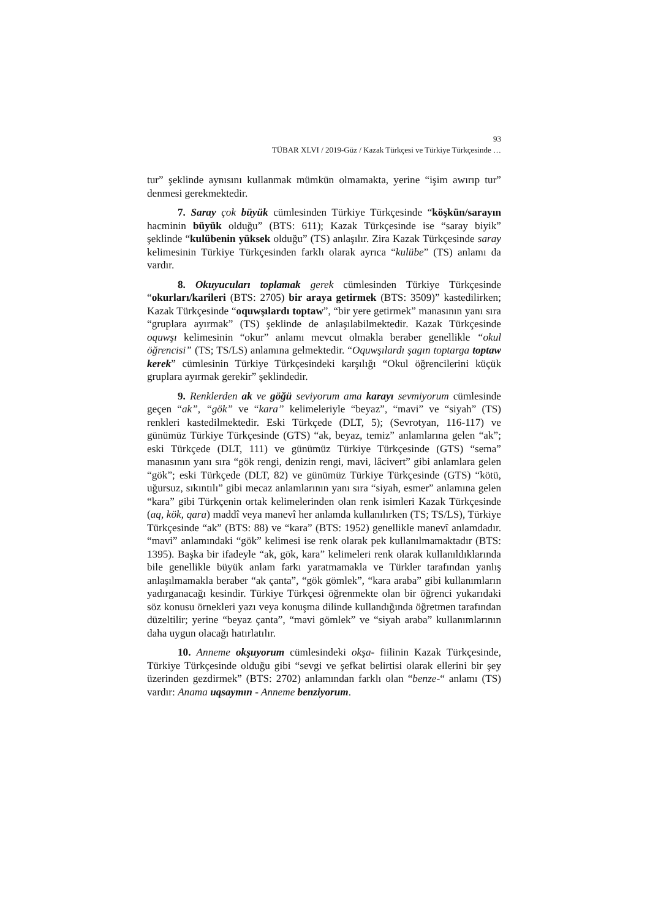93
TÜBAR XLVI / 2019-Güz / Kazak Türkçesi ve Türkiye Türkçesinde …
tur” şeklinde aynısını kullanmak mümkün olmamakta, yerine “işim awırıp tur” denmesi gerekmektedir.
7. Saray çok büyük cümlesinden Türkiye Türkçesinde “köşkün/sarayın hacminin büyük olduğu” (BTS: 611); Kazak Türkçesinde ise “saray biyik” şeklinde “kulübenin yüksek olduğu” (TS) anlaşılır. Zira Kazak Türkçesinde saray kelimesinin Türkiye Türkçesinden farklı olarak ayrıca “kulübe” (TS) anlamı da vardır.
8. Okuyucuları toplamak gerek cümlesinden Türkiye Türkçesinde “okurları/karileri (BTS: 2705) bir araya getirmek (BTS: 3509)” kastedilirken; Kazak Türkçesinde “oquwşılardı toptaw”, “bir yere getirmek” manasının yanı sıra “gruplara ayırmak” (TS) şeklinde de anlaşılabilmektedir. Kazak Türkçesinde oquwşı kelimesinin “okur” anlamı mevcut olmakla beraber genellikle “okul öğrencisi” (TS; TS/LS) anlamına gelmektedir. “Oquwşılardı şagın toptarga toptaw kerek” cümlesinin Türkiye Türkçesindeki karşılığı “Okul öğrencilerini küçük gruplara ayırmak gerekir” şeklindedir.
9. Renklerden ak ve göğü seviyorum ama karayı sevmiyorum cümlesinde geçen “ak”, “gök” ve “kara” kelimeleriyle “beyaz”, “mavi” ve “siyah” (TS) renkleri kastedilmektedir. Eski Türkçede (DLT, 5); (Sevrotyan, 116-117) ve günümüz Türkiye Türkçesinde (GTS) “ak, beyaz, temiz” anlamlarına gelen “ak”; eski Türkçede (DLT, 111) ve günümüz Türkiye Türkçesinde (GTS) “sema” manasının yanı sıra “gök rengi, denizin rengi, mavi, lâcivert” gibi anlamlara gelen “gök”; eski Türkçede (DLT, 82) ve günümüz Türkiye Türkçesinde (GTS) “kötü, uğursuz, sıkıntılı” gibi mecaz anlamlarının yanı sıra “siyah, esmer” anlamına gelen “kara” gibi Türkçenin ortak kelimelerinden olan renk isimleri Kazak Türkçesinde (aq, kök, qara) maddî veya manevî her anlamda kullanılırken (TS; TS/LS), Türkiye Türkçesinde “ak” (BTS: 88) ve “kara” (BTS: 1952) genellikle manevî anlamdadır. “mavi” anlamındaki “gök” kelimesi ise renk olarak pek kullanılmamaktadır (BTS: 1395). Başka bir ifadeyle “ak, gök, kara” kelimeleri renk olarak kullanıldıklarında bile genellikle büyük anlam farkı yaratmamakla ve Türkler tarafından yanlış anlaşılmamakla beraber “ak çanta”, “gök gömlek”, “kara araba” gibi kullanımların yadırganacağı kesindir. Türkiye Türkçesi öğrenmekte olan bir öğrenci yukarıdaki söz konusu örnekleri yazı veya konuşma dilinde kullandığında öğretmen tarafından düzeltilir; yerine “beyaz çanta”, “mavi gömlek” ve “siyah araba” kullanımlarının daha uygun olacağı hatırlatılır.
10. Anneme okşuyorum cümlesindeki okşa- fiilinin Kazak Türkçesinde, Türkiye Türkçesinde olduğu gibi “sevgi ve şefkat belirtisi olarak ellerini bir şey üzerinden gezdirmek” (BTS: 2702) anlamından farklı olan “benze-“ anlamı (TS) vardır: Anama uqsaymın - Anneme benziyorum.